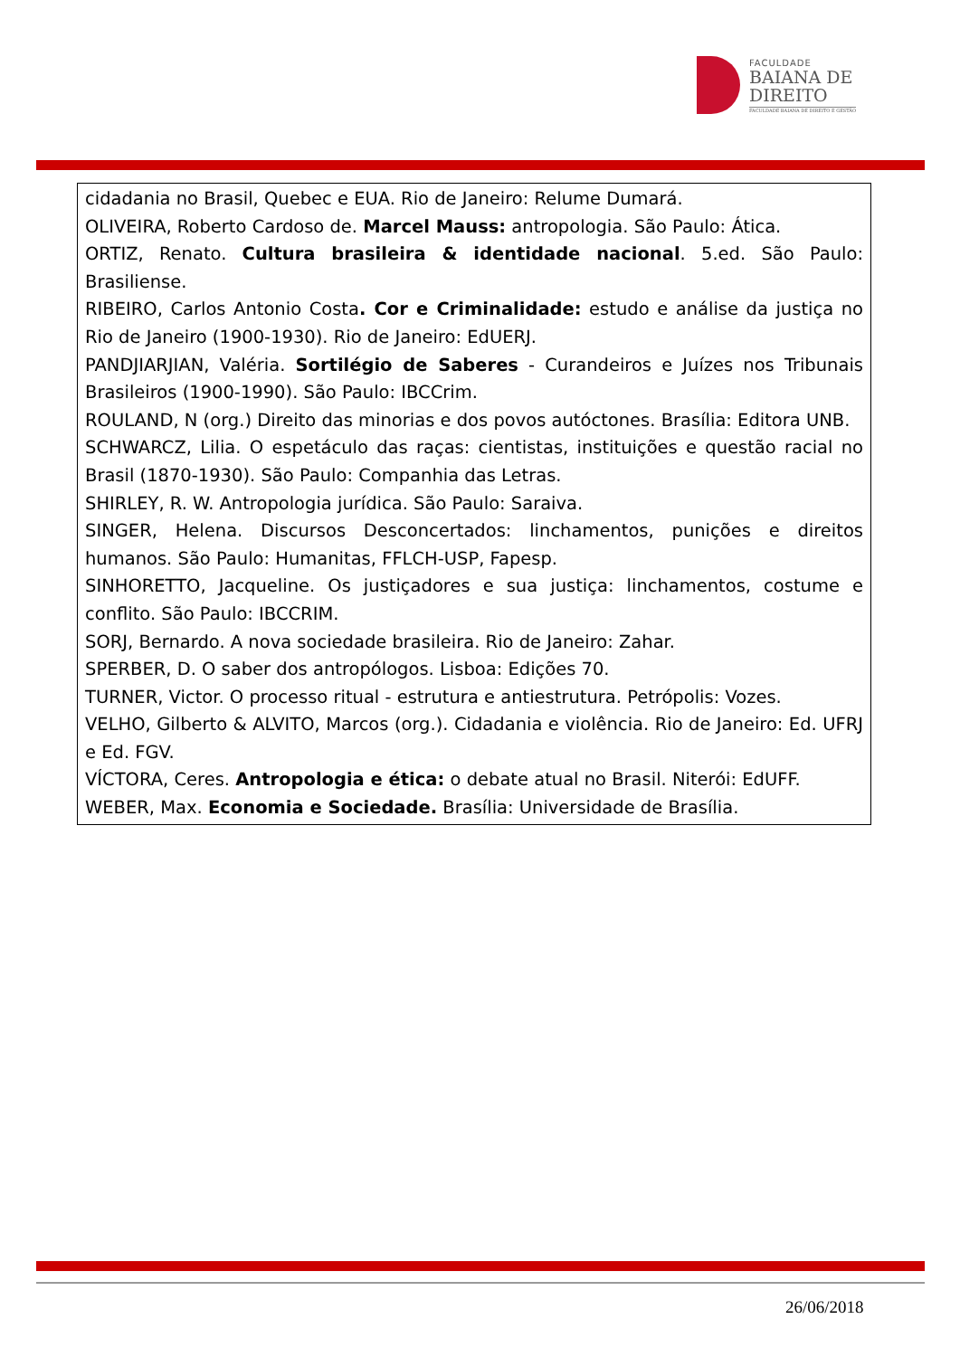FACULDADE
BAIANA DE
DIREITO
FACULDADE BAIANA DE DIREITO E GESTÃO
cidadania no Brasil, Quebec e EUA. Rio de Janeiro: Relume Dumará.
OLIVEIRA, Roberto Cardoso de. Marcel Mauss: antropologia. São Paulo: Ática.
ORTIZ, Renato. Cultura brasileira & identidade nacional. 5.ed. São Paulo: Brasiliense.
RIBEIRO, Carlos Antonio Costa. Cor e Criminalidade: estudo e análise da justiça no Rio de Janeiro (1900-1930). Rio de Janeiro: EdUERJ.
PANDJIARJIAN, Valéria. Sortilégio de Saberes - Curandeiros e Juízes nos Tribunais Brasileiros (1900-1990). São Paulo: IBCCrim.
ROULAND, N (org.) Direito das minorias e dos povos autóctones. Brasília: Editora UNB.
SCHWARCZ, Lilia. O espetáculo das raças: cientistas, instituições e questão racial no Brasil (1870-1930). São Paulo: Companhia das Letras.
SHIRLEY, R. W. Antropologia jurídica. São Paulo: Saraiva.
SINGER, Helena. Discursos Desconcertados: linchamentos, punições e direitos humanos. São Paulo: Humanitas, FFLCH-USP, Fapesp.
SINHORETTO, Jacqueline. Os justiçadores e sua justiça: linchamentos, costume e conflito. São Paulo: IBCCRIM.
SORJ, Bernardo. A nova sociedade brasileira. Rio de Janeiro: Zahar.
SPERBER, D. O saber dos antropólogos. Lisboa: Edições 70.
TURNER, Victor. O processo ritual - estrutura e antiestrutura. Petrópolis: Vozes.
VELHO, Gilberto & ALVITO, Marcos (org.). Cidadania e violência. Rio de Janeiro: Ed. UFRJ e Ed. FGV.
VÍCTORA, Ceres. Antropologia e ética: o debate atual no Brasil. Niterói: EdUFF.
WEBER, Max. Economia e Sociedade. Brasília: Universidade de Brasília.
26/06/2018